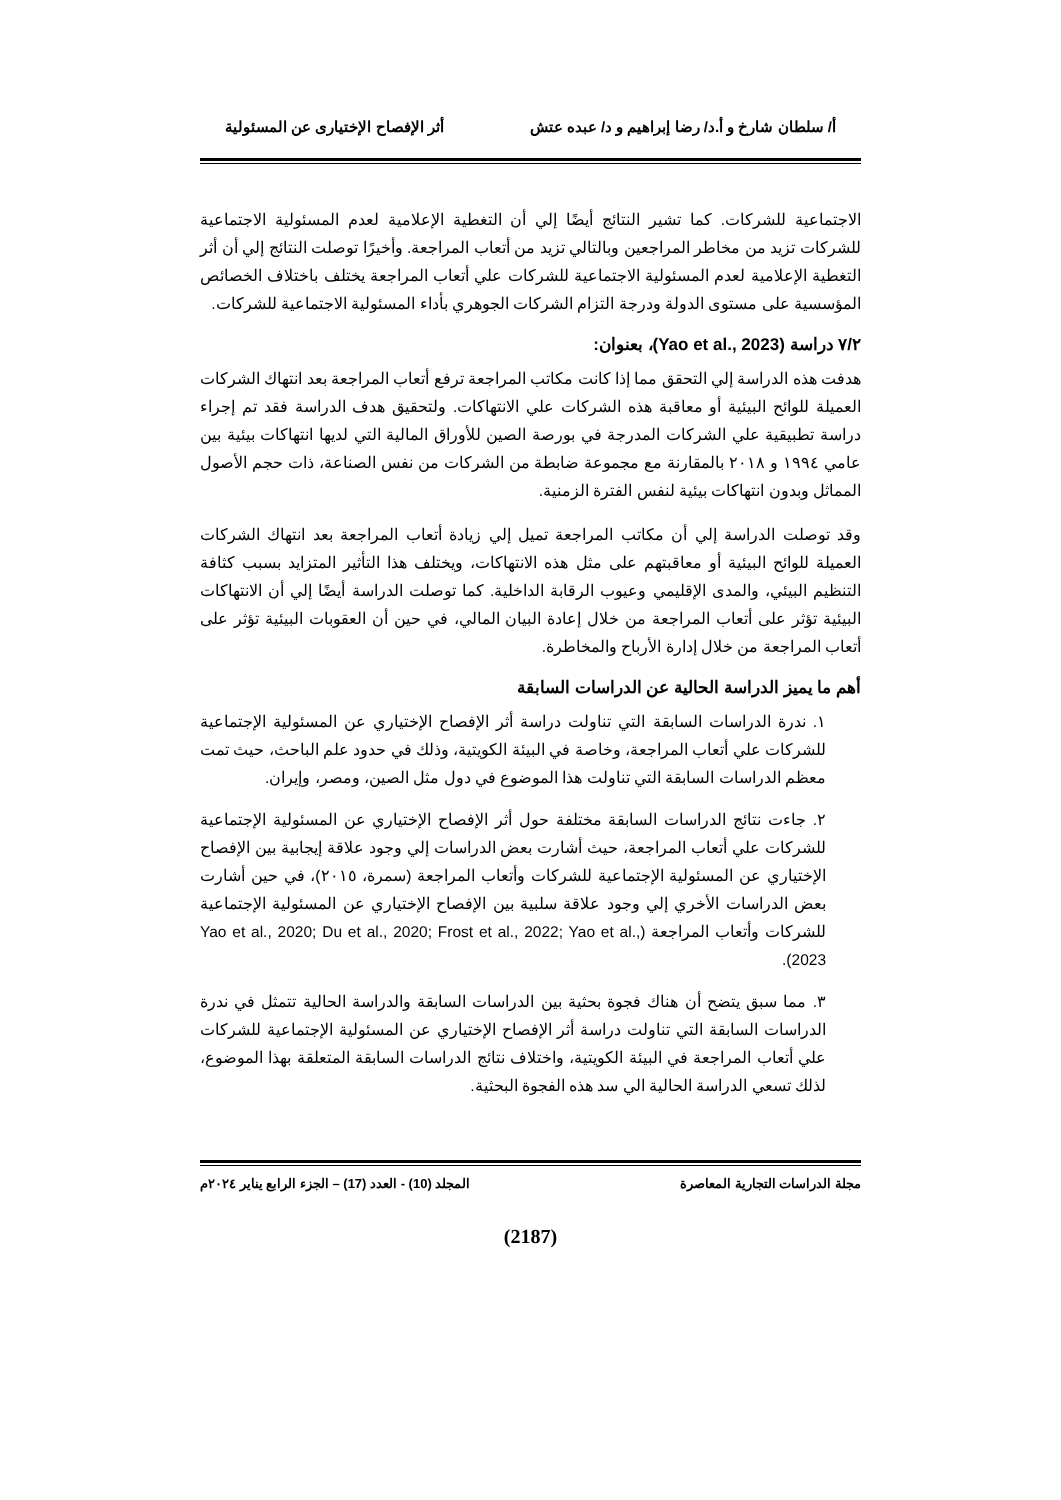أ/ سلطان شارخ و أ.د/ رضا إبراهيم و د/ عبده عتش أثر الإفصاح الإختيارى عن المسئولية
الاجتماعية للشركات. كما تشير النتائج أيضًا إلي أن التغطية الإعلامية لعدم المسئولية الاجتماعية للشركات تزيد من مخاطر المراجعين وبالتالي تزيد من أتعاب المراجعة. وأخيرًا توصلت النتائج إلي أن أثر التغطية الإعلامية لعدم المسئولية الاجتماعية للشركات علي أتعاب المراجعة يختلف باختلاف الخصائص المؤسسية على مستوى الدولة ودرجة التزام الشركات الجوهري بأداء المسئولية الاجتماعية للشركات.
٧/٢ دراسة (Yao et al., 2023)، بعنوان:
هدفت هذه الدراسة إلي التحقق مما إذا كانت مكاتب المراجعة ترفع أتعاب المراجعة بعد انتهاك الشركات العميلة للوائح البيئية أو معاقبة هذه الشركات علي الانتهاكات. ولتحقيق هدف الدراسة فقد تم إجراء دراسة تطبيقية علي الشركات المدرجة في بورصة الصين للأوراق المالية التي لديها انتهاكات بيئية بين عامي ١٩٩٤ و ٢٠١٨ بالمقارنة مع مجموعة ضابطة من الشركات من نفس الصناعة، ذات حجم الأصول المماثل وبدون انتهاكات بيئية لنفس الفترة الزمنية.
وقد توصلت الدراسة إلي أن مكاتب المراجعة تميل إلي زيادة أتعاب المراجعة بعد انتهاك الشركات العميلة للوائح البيئية أو معاقبتهم على مثل هذه الانتهاكات، ويختلف هذا التأثير المتزايد بسبب كثافة التنظيم البيئي، والمدى الإقليمي وعيوب الرقابة الداخلية. كما توصلت الدراسة أيضًا إلي أن الانتهاكات البيئية تؤثر على أتعاب المراجعة من خلال إعادة البيان المالي، في حين أن العقوبات البيئية تؤثر على أتعاب المراجعة من خلال إدارة الأرباح والمخاطرة.
أهم ما يميز الدراسة الحالية عن الدراسات السابقة
١. ندرة الدراسات السابقة التي تناولت دراسة أثر الإفصاح الإختياري عن المسئولية الإجتماعية للشركات علي أتعاب المراجعة، وخاصة في البيئة الكويتية، وذلك في حدود علم الباحث، حيث تمت معظم الدراسات السابقة التي تناولت هذا الموضوع في دول مثل الصين، ومصر، وإيران.
٢. جاءت نتائج الدراسات السابقة مختلفة حول أثر الإفصاح الإختياري عن المسئولية الإجتماعية للشركات علي أتعاب المراجعة، حيث أشارت بعض الدراسات إلي وجود علاقة إيجابية بين الإفصاح الإختياري عن المسئولية الإجتماعية للشركات وأتعاب المراجعة (سمرة، ٢٠١٥)، في حين أشارت بعض الدراسات الأخري إلي وجود علاقة سلبية بين الإفصاح الإختياري عن المسئولية الإجتماعية للشركات وأتعاب المراجعة (Yao et al., 2020; Du et al., 2020; Frost et al., 2022; Yao et al., 2023).
٣. مما سبق يتضح أن هناك فجوة بحثية بين الدراسات السابقة والدراسة الحالية تتمثل في ندرة الدراسات السابقة التي تناولت دراسة أثر الإفصاح الإختياري عن المسئولية الإجتماعية للشركات علي أتعاب المراجعة في البيئة الكويتية، واختلاف نتائج الدراسات السابقة المتعلقة بهذا الموضوع، لذلك تسعي الدراسة الحالية الي سد هذه الفجوة البحثية.
مجلة الدراسات التجارية المعاصرة المجلد (10) - العدد (17) – الجزء الرابع يناير ٢٠٢٤م
(2187)